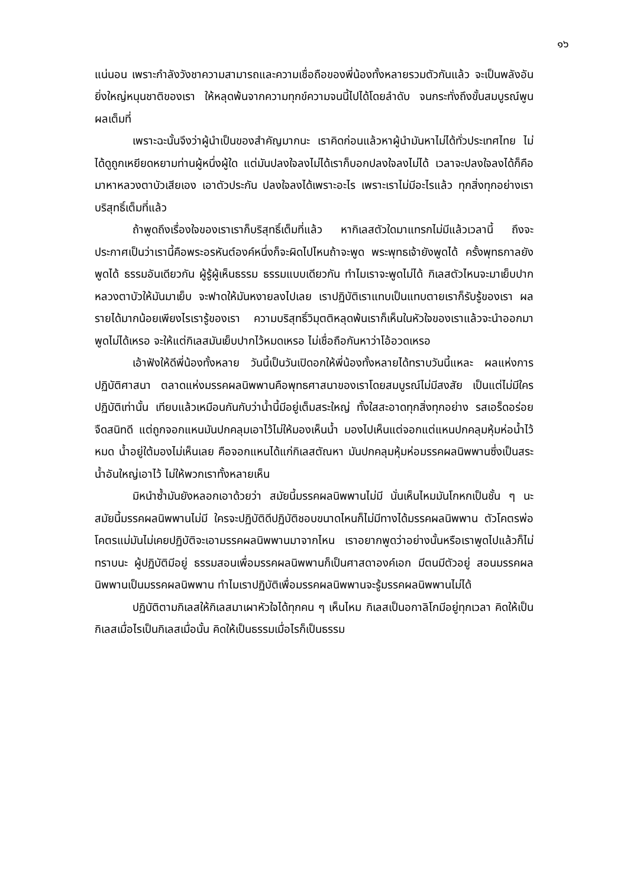๑๖
แน่นอน เพราะกำลังวังชาความสามารถและความเชื่อถือของพี่น้องทั้งหลายรวมตัวกันแล้ว จะเป็นพลังอันยิ่งใหญ่หนุนชาติของเรา ให้หลุดพ้นจากความทุกข์ความจนนี้ไปได้โดยลำดับ จนกระทั่งถึงขั้นสมบูรณ์พูนผลเต็มที่
เพราะฉะนั้นจึงว่าผู้นำเป็นของสำคัญมากนะ เราคิดก่อนแล้วหาผู้นำมันหาไม่ได้ทั่วประเทศไทย ไม่ได้ดูถูกเหยียดหยามท่านผู้หนึ่งผู้ใด แต่มันปลงใจลงไม่ได้เราก็บอกปลงใจลงไม่ได้ เวลาจะปลงใจลงได้ก็คือมาหาหลวงตาบัวเสียเอง เอาตัวประกัน ปลงใจลงได้เพราะอะไร เพราะเราไม่มีอะไรแล้ว ทุกสิ่งทุกอย่างเราบริสุทธิ์เต็มที่แล้ว
ถ้าพูดถึงเรื่องใจของเราเราก็บริสุทธิ์เต็มที่แล้ว หากิเลสตัวใดมาแทรกไม่มีแล้วเวลานี้ ถึงจะประกาศเป็นว่าเรานี้คือพระอรหันต์องค์หนึ่งก็จะผิดไปไหนถ้าจะพูด พระพุทธเจ้ายังพูดได้ ครั้งพุทธกาลยังพูดได้ ธรรมอันเดียวกัน ผู้รู้ผู้เห็นธรรม ธรรมแบบเดียวกัน ทำไมเราจะพูดไม่ได้ กิเลสตัวไหนจะมาเย็บปากหลวงตาบัวให้มันมาเย็บ จะฟาดให้มันหงายลงไปเลย เราปฏิบัติเราแทบเป็นแทบตายเราก็รับรู้ของเรา ผลรายได้มากน้อยเพียงไรเรารู้ของเรา ความบริสุทธิ์วิมุตติหลุดพ้นเราก็เห็นในหัวใจของเราแล้วจะนำออกมาพูดไม่ได้เหรอ จะให้แต่กิเลสมันเย็บปากไว้หมดเหรอ ไม่เชื่อถือกันหาว่าโอ้อวดเหรอ
เอ้าฟังให้ดีพี่น้องทั้งหลาย วันนี้เป็นวันเปิดอกให้พี่น้องทั้งหลายได้ทราบวันนี้แหละ ผลแห่งการปฏิบัติศาสนา ตลาดแห่งมรรคผลนิพพานคือพุทธศาสนาของเราโดยสมบูรณ์ไม่มีสงสัย เป็นแต่ไม่มีใครปฏิบัติเท่านั้น เทียบแล้วเหมือนกันกับว่าน้ำนี้มีอยู่เต็มสระใหญ่ ทั้งใสสะอาดทุกสิ่งทุกอย่าง รสเอร็ดอร่อยจืดสนิทดี แต่ถูกจอกแหนมันปกคลุมเอาไว้ไม่ให้มองเห็นน้ำ มองไปเห็นแต่จอกแต่แหนปกคลุมหุ้มห่อน้ำไว้หมด น้ำอยู่ใต้มองไม่เห็นเลย คือจอกแหนได้แก่กิเลสตัณหา มันปกคลุมหุ้มห่อมรรคผลนิพพานซึ่งเป็นสระน้ำอันใหญ่เอาไว้ ไม่ให้พวกเราทั้งหลายเห็น
มิหนำซ้ำมันยังหลอกเอาด้วยว่า สมัยนี้มรรคผลนิพพานไม่มี นั่นเห็นไหมมันโกหกเป็นชั้น ๆ นะ สมัยนี้มรรคผลนิพพานไม่มี ใครจะปฏิบัติดีปฏิบัติชอบขนาดไหนก็ไม่มีทางได้มรรคผลนิพพาน ตัวโคตรพ่อโคตรแม่มันไม่เคยปฏิบัติจะเอามรรคผลนิพพานมาจากไหน เราอยากพูดว่าอย่างนั้นหรือเราพูดไปแล้วก็ไม่ทราบนะ ผู้ปฏิบัติมีอยู่ ธรรมสอนเพื่อมรรคผลนิพพานก็เป็นศาสดาองค์เอก มีตนมีตัวอยู่ สอนมรรคผลนิพพานเป็นมรรคผลนิพพาน ทำไมเราปฏิบัติเพื่อมรรคผลนิพพานจะรู้มรรคผลนิพพานไม่ได้
ปฏิบัติตามกิเลสให้กิเลสมาเผาหัวใจได้ทุกคน ๆ เห็นไหม กิเลสเป็นอกาลิโกมีอยู่ทุกเวลา คิดให้เป็นกิเลสเมื่อไรเป็นกิเลสเมื่อนั้น คิดให้เป็นธรรมเมื่อไรก็เป็นธรรม